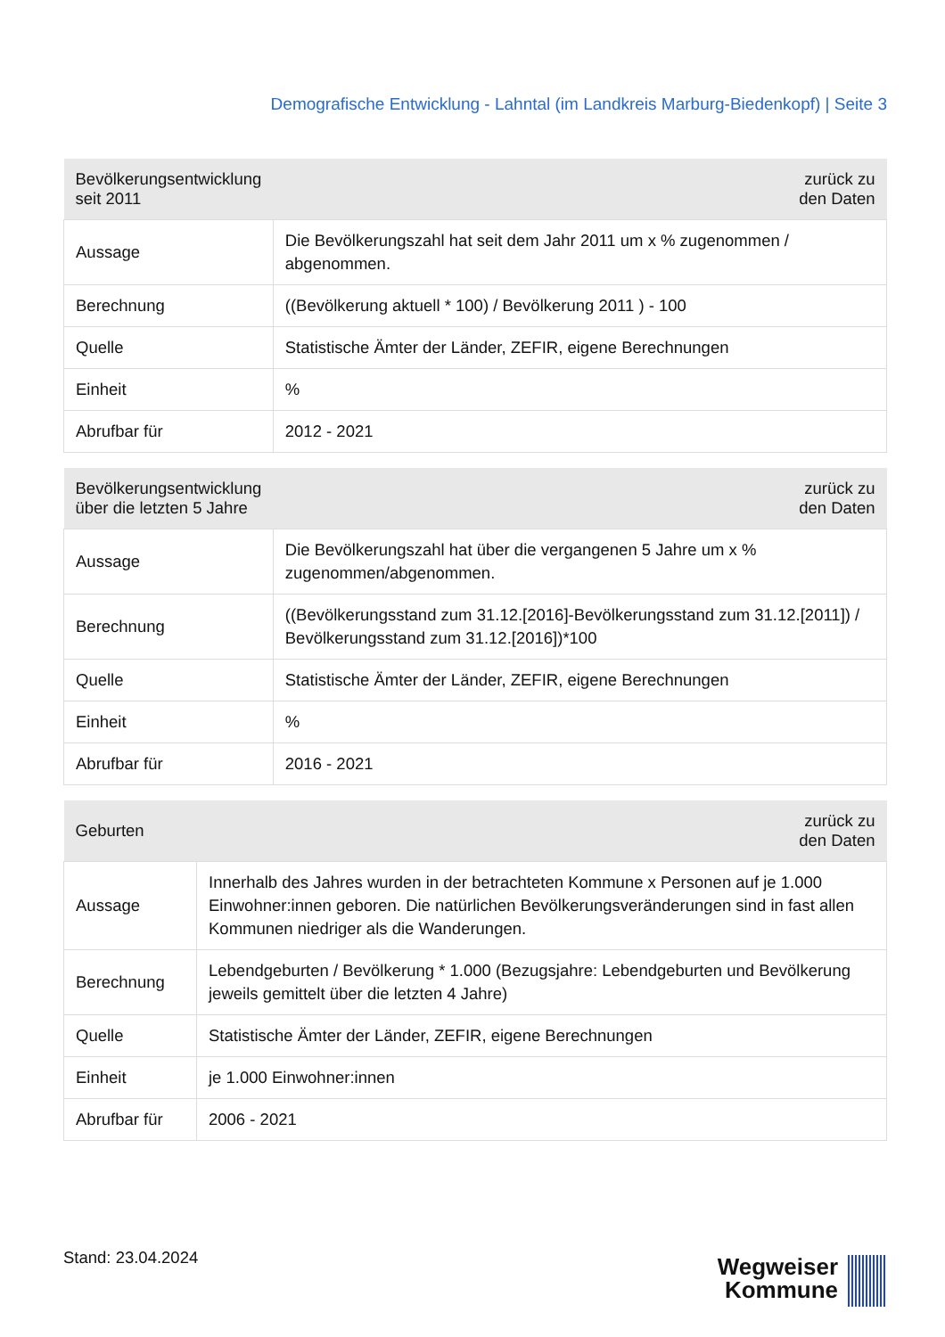Demografische Entwicklung - Lahntal (im Landkreis Marburg-Biedenkopf) | Seite 3
| Bevölkerungsentwicklung seit 2011 | zurück zu den Daten |
| --- | --- |
| Aussage | Die Bevölkerungszahl hat seit dem Jahr 2011 um x % zugenommen / abgenommen. |
| Berechnung | ((Bevölkerung aktuell * 100) / Bevölkerung 2011 ) - 100 |
| Quelle | Statistische Ämter der Länder, ZEFIR, eigene Berechnungen |
| Einheit | % |
| Abrufbar für | 2012 - 2021 |
| Bevölkerungsentwicklung über die letzten 5 Jahre | zurück zu den Daten |
| --- | --- |
| Aussage | Die Bevölkerungszahl hat über die vergangenen 5 Jahre um x % zugenommen/abgenommen. |
| Berechnung | ((Bevölkerungsstand zum 31.12.[2016]-Bevölkerungsstand zum 31.12.[2011]) / Bevölkerungsstand zum 31.12.[2016])*100 |
| Quelle | Statistische Ämter der Länder, ZEFIR, eigene Berechnungen |
| Einheit | % |
| Abrufbar für | 2016 - 2021 |
| Geburten | zurück zu den Daten |
| --- | --- |
| Aussage | Innerhalb des Jahres wurden in der betrachteten Kommune x Personen auf je 1.000 Einwohner:innen geboren. Die natürlichen Bevölkerungsveränderungen sind in fast allen Kommunen niedriger als die Wanderungen. |
| Berechnung | Lebendgeburten / Bevölkerung * 1.000 (Bezugsjahre: Lebendgeburten und Bevölkerung jeweils gemittelt über die letzten 4 Jahre) |
| Quelle | Statistische Ämter der Länder, ZEFIR, eigene Berechnungen |
| Einheit | je 1.000 Einwohner:innen |
| Abrufbar für | 2006 - 2021 |
Stand: 23.04.2024
Wegweiser
Kommune